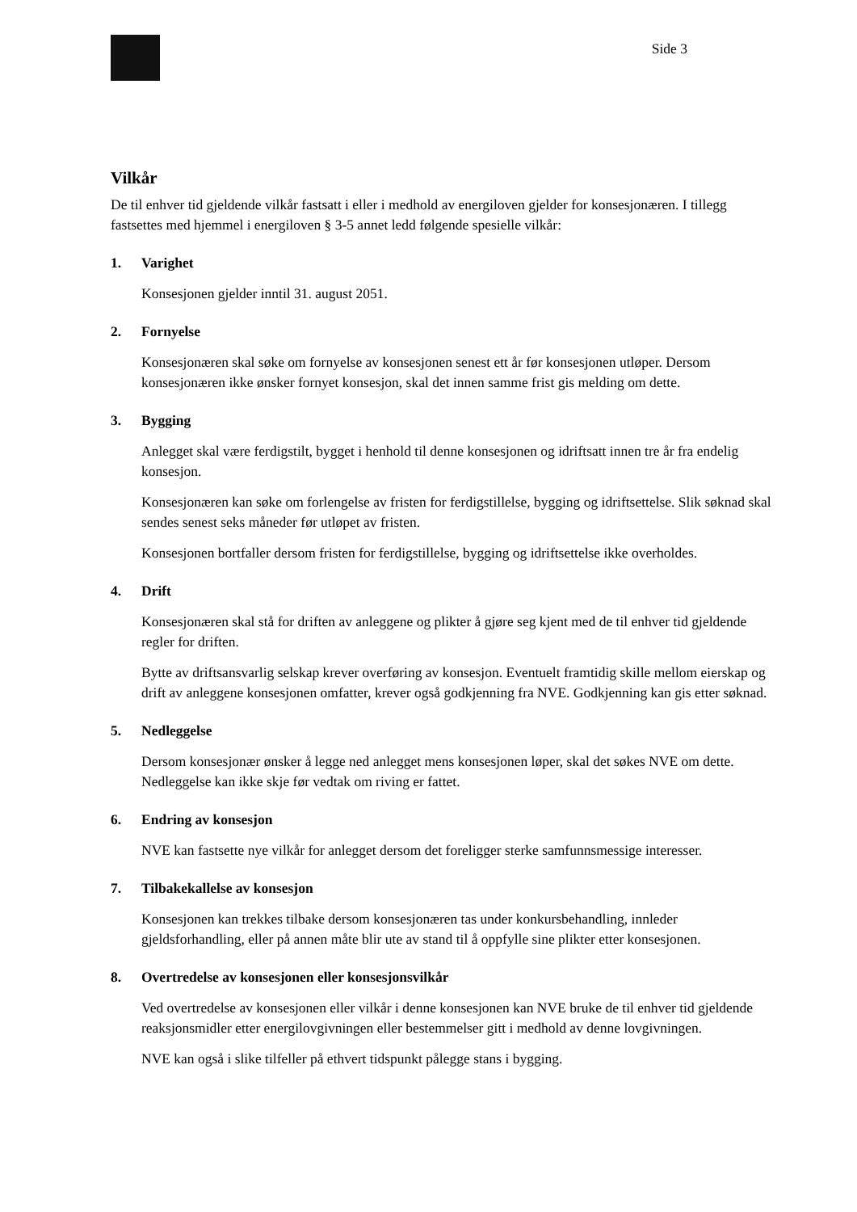Side 3
Vilkår
De til enhver tid gjeldende vilkår fastsatt i eller i medhold av energiloven gjelder for konsesjonæren. I tillegg fastsettes med hjemmel i energiloven § 3-5 annet ledd følgende spesielle vilkår:
1. Varighet
Konsesjonen gjelder inntil 31. august 2051.
2. Fornyelse
Konsesjonæren skal søke om fornyelse av konsesjonen senest ett år før konsesjonen utløper. Dersom konsesjonæren ikke ønsker fornyet konsesjon, skal det innen samme frist gis melding om dette.
3. Bygging
Anlegget skal være ferdigstilt, bygget i henhold til denne konsesjonen og idriftsatt innen tre år fra endelig konsesjon.
Konsesjonæren kan søke om forlengelse av fristen for ferdigstillelse, bygging og idriftsettelse. Slik søknad skal sendes senest seks måneder før utløpet av fristen.
Konsesjonen bortfaller dersom fristen for ferdigstillelse, bygging og idriftsettelse ikke overholdes.
4. Drift
Konsesjonæren skal stå for driften av anleggene og plikter å gjøre seg kjent med de til enhver tid gjeldende regler for driften.
Bytte av driftsansvarlig selskap krever overføring av konsesjon. Eventuelt framtidig skille mellom eierskap og drift av anleggene konsesjonen omfatter, krever også godkjenning fra NVE. Godkjenning kan gis etter søknad.
5. Nedleggelse
Dersom konsesjonær ønsker å legge ned anlegget mens konsesjonen løper, skal det søkes NVE om dette. Nedleggelse kan ikke skje før vedtak om riving er fattet.
6. Endring av konsesjon
NVE kan fastsette nye vilkår for anlegget dersom det foreligger sterke samfunnsmessige interesser.
7. Tilbakekallelse av konsesjon
Konsesjonen kan trekkes tilbake dersom konsesjonæren tas under konkursbehandling, innleder gjeldsforhandling, eller på annen måte blir ute av stand til å oppfylle sine plikter etter konsesjonen.
8. Overtredelse av konsesjonen eller konsesjonsvilkår
Ved overtredelse av konsesjonen eller vilkår i denne konsesjonen kan NVE bruke de til enhver tid gjeldende reaksjonsmidler etter energilovgivningen eller bestemmelser gitt i medhold av denne lovgivningen.
NVE kan også i slike tilfeller på ethvert tidspunkt pålegge stans i bygging.